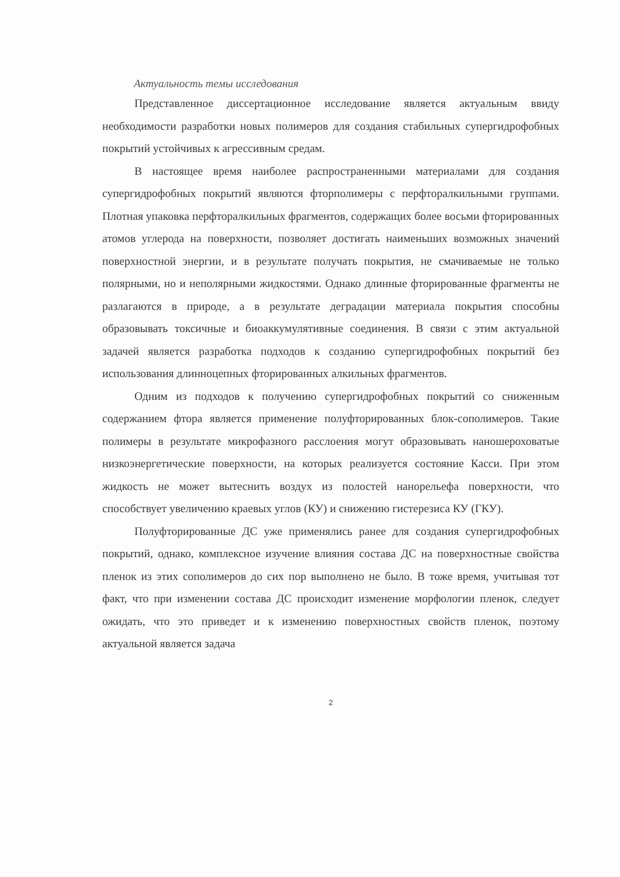Актуальность темы исследования
Представленное диссертационное исследование является актуальным ввиду необходимости разработки новых полимеров для создания стабильных супергидрофобных покрытий устойчивых к агрессивным средам.
В настоящее время наиболее распространенными материалами для создания супергидрофобных покрытий являются фторполимеры с перфторалкильными группами. Плотная упаковка перфторалкильных фрагментов, содержащих более восьми фторированных атомов углерода на поверхности, позволяет достигать наименьших возможных значений поверхностной энергии, и в результате получать покрытия, не смачиваемые не только полярными, но и неполярными жидкостями. Однако длинные фторированные фрагменты не разлагаются в природе, а в результате деградации материала покрытия способны образовывать токсичные и биоаккумулятивные соединения. В связи с этим актуальной задачей является разработка подходов к созданию супергидрофобных покрытий без использования длинноцепных фторированных алкильных фрагментов.
Одним из подходов к получению супергидрофобных покрытий со сниженным содержанием фтора является применение полуфторированных блок-сополимеров. Такие полимеры в результате микрофазного расслоения могут образовывать наношероховатые низкоэнергетические поверхности, на которых реализуется состояние Касси. При этом жидкость не может вытеснить воздух из полостей нанорельефа поверхности, что способствует увеличению краевых углов (КУ) и снижению гистерезиса КУ (ГКУ).
Полуфторированные ДС уже применялись ранее для создания супергидрофобных покрытий, однако, комплексное изучение влияния состава ДС на поверхностные свойства пленок из этих сополимеров до сих пор выполнено не было. В тоже время, учитывая тот факт, что при изменении состава ДС происходит изменение морфологии пленок, следует ожидать, что это приведет и к изменению поверхностных свойств пленок, поэтому актуальной является задача
2